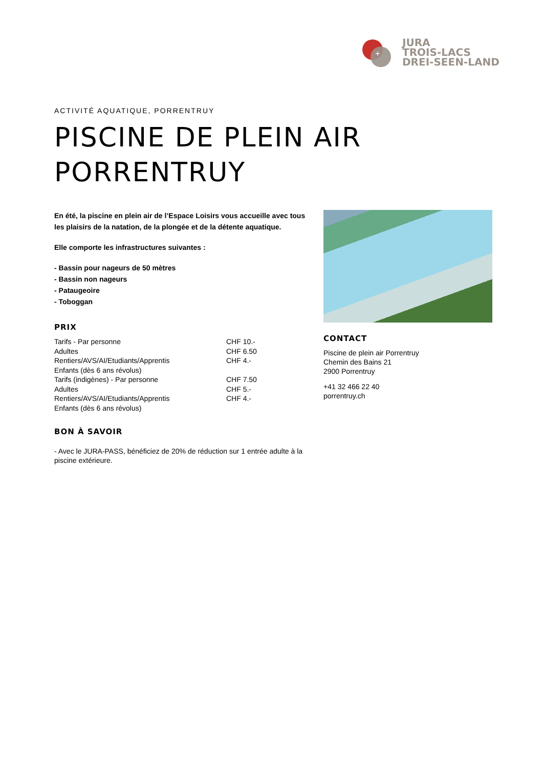+
JURA
TROIS-LACS
DREI-SEEN-LAND
ACTIVITÉ AQUATIQUE, PORRENTRUY
PISCINE DE PLEIN AIR PORRENTRUY
En été, la piscine en plein air de l’Espace Loisirs vous accueille avec tous les plaisirs de la natation, de la plongée et de la détente aquatique.
Elle comporte les infrastructures suivantes :
- Bassin pour nageurs de 50 mètres
- Bassin non nageurs
- Pataugeoire
- Toboggan
PRIX
| Tarifs - Par personne Adultes Rentiers/AVS/AI/Etudiants/Apprentis Enfants (dès 6 ans révolus) | CHF 10.- CHF 6.50 CHF 4.- |
| Tarifs (indigènes) - Par personne Adultes Rentiers/AVS/AI/Etudiants/Apprentis Enfants (dès 6 ans révolus) | CHF 7.50 CHF 5.- CHF 4.- |
BON À SAVOIR
- Avec le JURA-PASS, bénéficiez de 20% de réduction sur 1 entrée adulte à la piscine extérieure.
CONTACT
Piscine de plein air Porrentruy
Chemin des Bains 21
2900 Porrentruy
+41 32 466 22 40
porrentruy.ch